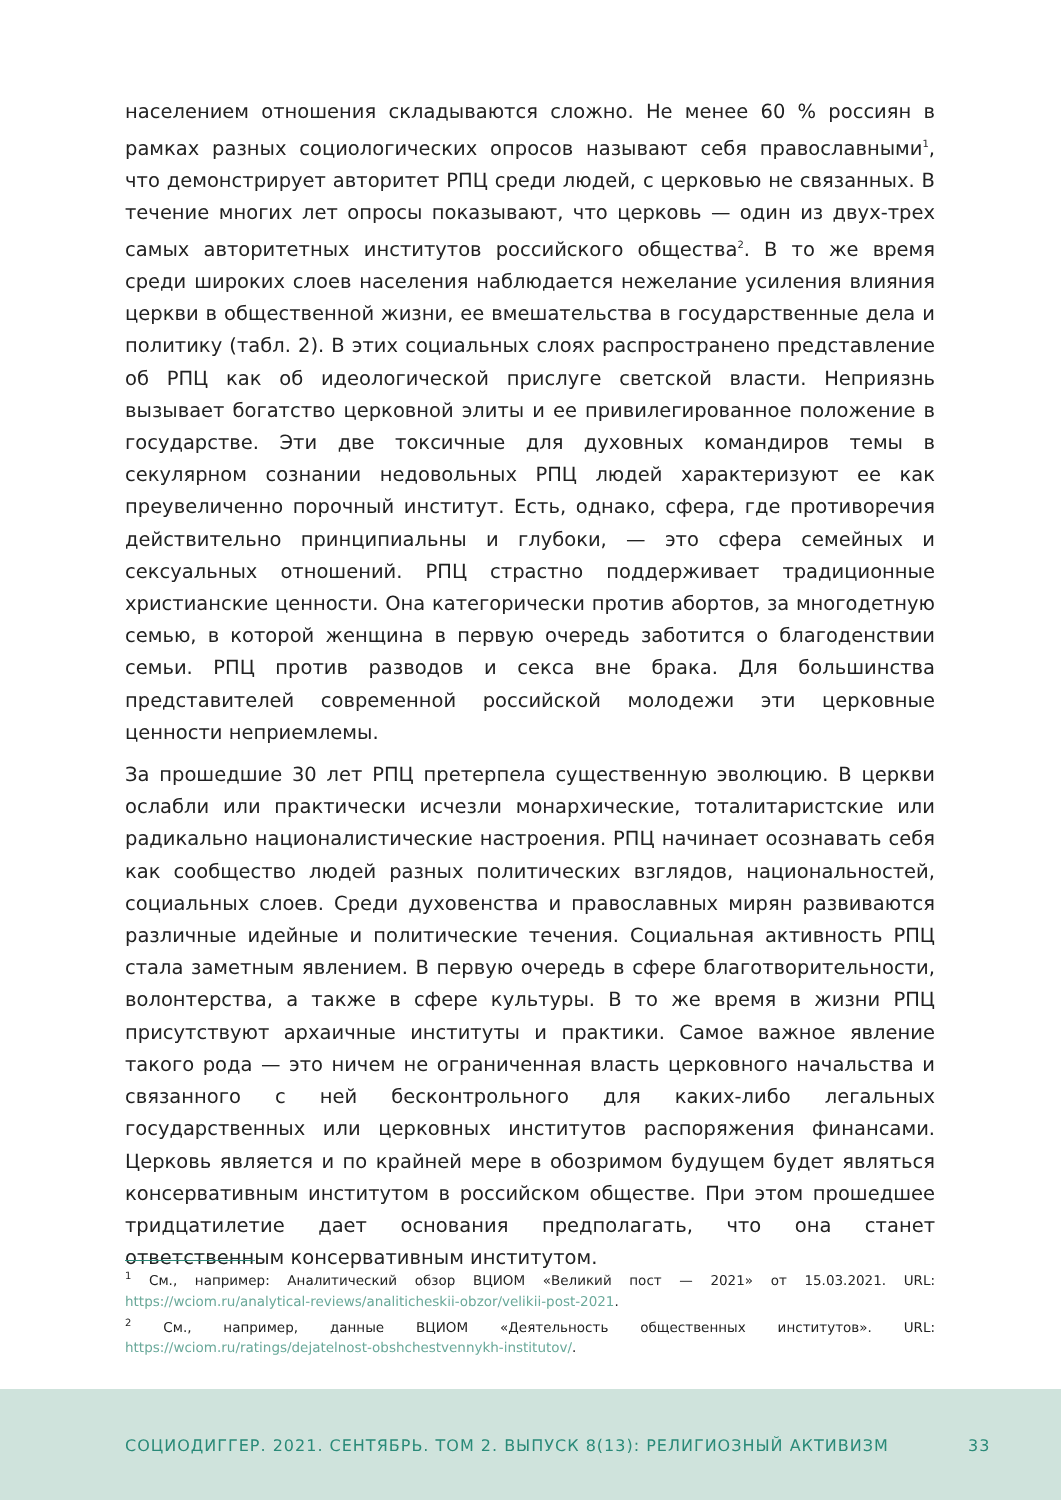населением отношения складываются сложно. Не менее 60 % россиян в рамках разных социологических опросов называют себя православными<sup>1</sup>, что демонстрирует авторитет РПЦ среди людей, с церковью не связанных. В течение многих лет опросы показывают, что церковь — один из двух-трех самых авторитетных институтов российского общества<sup>2</sup>. В то же время среди широких слоев населения наблюдается нежелание усиления влияния церкви в общественной жизни, ее вмешательства в государственные дела и политику (табл. 2). В этих социальных слоях распространено представление об РПЦ как об идеологической прислуге светской власти. Неприязнь вызывает богатство церковной элиты и ее привилегированное положение в государстве. Эти две токсичные для духовных командиров темы в секулярном сознании недовольных РПЦ людей характеризуют ее как преувеличенно порочный институт. Есть, однако, сфера, где противоречия действительно принципиальны и глубоки, — это сфера семейных и сексуальных отношений. РПЦ страстно поддерживает традиционные христианские ценности. Она категорически против абортов, за многодетную семью, в которой женщина в первую очередь заботится о благоденствии семьи. РПЦ против разводов и секса вне брака. Для большинства представителей современной российской молодежи эти церковные ценности неприемлемы.
За прошедшие 30 лет РПЦ претерпела существенную эволюцию. В церкви ослабли или практически исчезли монархические, тоталитаристские или радикально националистические настроения. РПЦ начинает осознавать себя как сообщество людей разных политических взглядов, национальностей, социальных слоев. Среди духовенства и православных мирян развиваются различные идейные и политические течения. Социальная активность РПЦ стала заметным явлением. В первую очередь в сфере благотворительности, волонтерства, а также в сфере культуры. В то же время в жизни РПЦ присутствуют архаичные институты и практики. Самое важное явление такого рода — это ничем не ограниченная власть церковного начальства и связанного с ней бесконтрольного для каких-либо легальных государственных или церковных институтов распоряжения финансами. Церковь является и по крайней мере в обозримом будущем будет являться консервативным институтом в российском обществе. При этом прошедшее тридцатилетие дает основания предполагать, что она станет ответственным консервативным институтом.
<sup>1</sup> См., например: Аналитический обзор ВЦИОМ «Великий пост — 2021» от 15.03.2021. URL: https://wciom.ru/analytical-reviews/analiticheskii-obzor/velikii-post-2021.
<sup>2</sup> См., например, данные ВЦИОМ «Деятельность общественных институтов». URL: https://wciom.ru/ratings/dejatelnost-obshchestvennykh-institutov/.
СОЦИОДИГГЕР. 2021. СЕНТЯБРЬ. ТОМ 2. ВЫПУСК 8(13): РЕЛИГИОЗНЫЙ АКТИВИЗМ 33